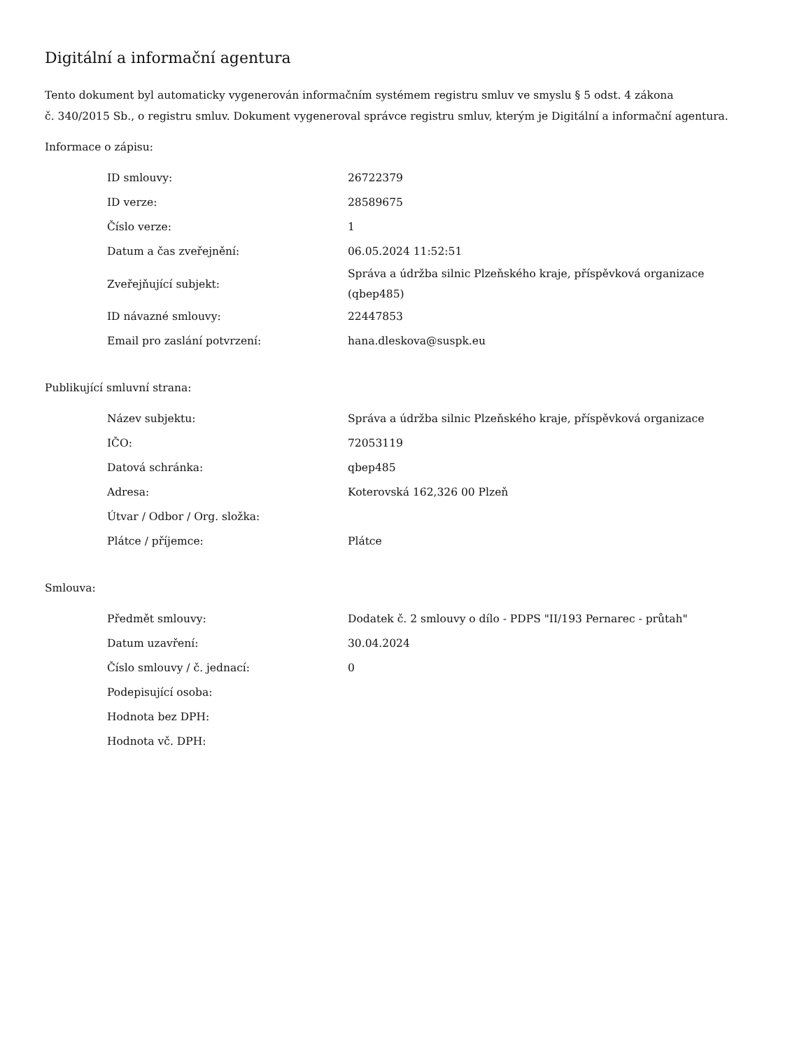Digitální a informační agentura
Tento dokument byl automaticky vygenerován informačním systémem registru smluv ve smyslu § 5 odst. 4 zákona
č. 340/2015 Sb., o registru smluv. Dokument vygeneroval správce registru smluv, kterým je Digitální a informační agentura.
Informace o zápisu:
| ID smlouvy: | 26722379 |
| ID verze: | 28589675 |
| Číslo verze: | 1 |
| Datum a čas zveřejnění: | 06.05.2024 11:52:51 |
| Zveřejňující subjekt: | Správa a údržba silnic Plzeňského kraje, příspěvková organizace (qbep485) |
| ID návazné smlouvy: | 22447853 |
| Email pro zaslání potvrzení: | hana.dleskova@suspk.eu |
Publikující smluvní strana:
| Název subjektu: | Správa a údržba silnic Plzeňského kraje, příspěvková organizace |
| IČO: | 72053119 |
| Datová schránka: | qbep485 |
| Adresa: | Koterovská 162,326 00 Plzeň |
| Útvar / Odbor / Org. složka: | |
| Plátce / příjemce: | Plátce |
Smlouva:
| Předmět smlouvy: | Dodatek č. 2 smlouvy o dílo - PDPS "II/193 Pernarec - průtah" |
| Datum uzavření: | 30.04.2024 |
| Číslo smlouvy / č. jednací: | 0 |
| Podepisující osoba: | |
| Hodnota bez DPH: | |
| Hodnota vč. DPH: | |